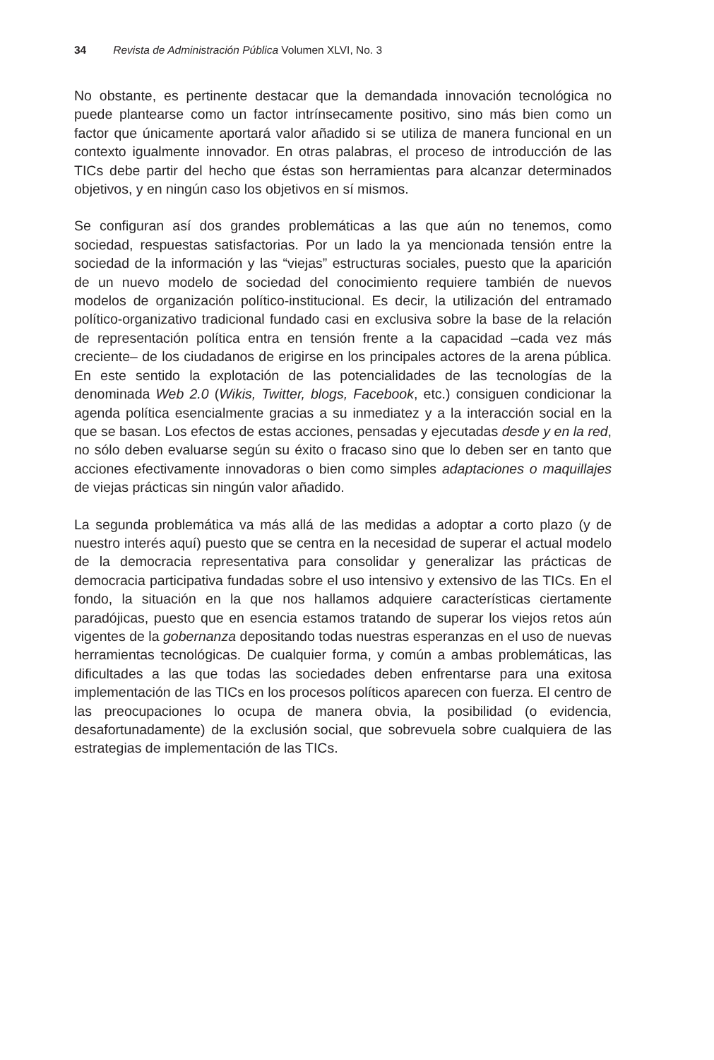34 Revista de Administración Pública Volumen XLVI, No. 3
No obstante, es pertinente destacar que la demandada innovación tecnológica no puede plantearse como un factor intrínsecamente positivo, sino más bien como un factor que únicamente aportará valor añadido si se utiliza de manera funcional en un contexto igualmente innovador. En otras palabras, el proceso de introducción de las TICs debe partir del hecho que éstas son herramientas para alcanzar determinados objetivos, y en ningún caso los objetivos en sí mismos.
Se configuran así dos grandes problemáticas a las que aún no tenemos, como sociedad, respuestas satisfactorias. Por un lado la ya mencionada tensión entre la sociedad de la información y las “viejas” estructuras sociales, puesto que la aparición de un nuevo modelo de sociedad del conocimiento requiere también de nuevos modelos de organización político-institucional. Es decir, la utilización del entramado político-organizativo tradicional fundado casi en exclusiva sobre la base de la relación de representación política entra en tensión frente a la capacidad –cada vez más creciente– de los ciudadanos de erigirse en los principales actores de la arena pública. En este sentido la explotación de las potencialidades de las tecnologías de la denominada Web 2.0 (Wikis, Twitter, blogs, Facebook, etc.) consiguen condicionar la agenda política esencialmente gracias a su inmediatez y a la interacción social en la que se basan. Los efectos de estas acciones, pensadas y ejecutadas desde y en la red, no sólo deben evaluarse según su éxito o fracaso sino que lo deben ser en tanto que acciones efectivamente innovadoras o bien como simples adaptaciones o maquillajes de viejas prácticas sin ningún valor añadido.
La segunda problemática va más allá de las medidas a adoptar a corto plazo (y de nuestro interés aquí) puesto que se centra en la necesidad de superar el actual modelo de la democracia representativa para consolidar y generalizar las prácticas de democracia participativa fundadas sobre el uso intensivo y extensivo de las TICs. En el fondo, la situación en la que nos hallamos adquiere características ciertamente paradójicas, puesto que en esencia estamos tratando de superar los viejos retos aún vigentes de la gobernanza depositando todas nuestras esperanzas en el uso de nuevas herramientas tecnológicas. De cualquier forma, y común a ambas problemáticas, las dificultades a las que todas las sociedades deben enfrentarse para una exitosa implementación de las TICs en los procesos políticos aparecen con fuerza. El centro de las preocupaciones lo ocupa de manera obvia, la posibilidad (o evidencia, desafortunadamente) de la exclusión social, que sobrevuela sobre cualquiera de las estrategias de implementación de las TICs.